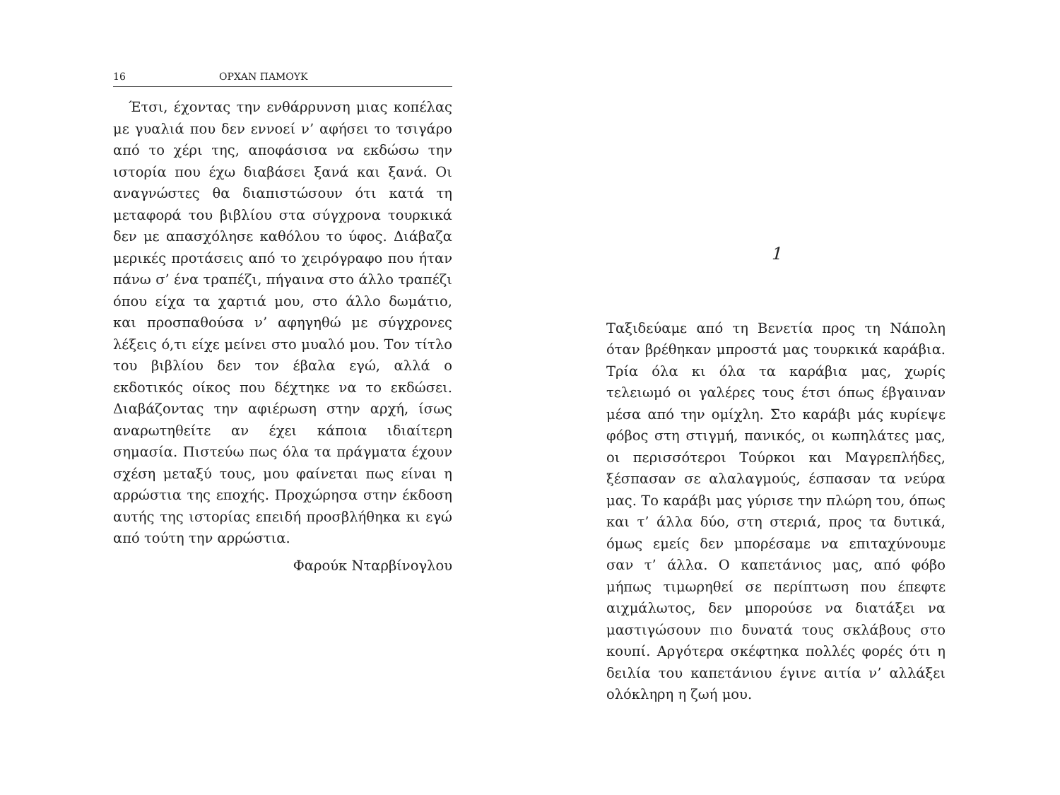16 ΟΡΧΑΝ ΠΑΜΟΥΚ
Έτσι, έχοντας την ενθάρρυνση μιας κοπέλας με γυαλιά που δεν εννοεί ν’ αφήσει το τσιγάρο από το χέρι της, αποφάσισα να εκδώσω την ιστορία που έχω διαβάσει ξανά και ξανά. Οι αναγνώστες θα διαπιστώσουν ότι κατά τη μεταφορά του βιβλίου στα σύγχρονα τουρκικά δεν με απασχόλησε καθόλου το ύφος. Διάβαζα μερικές προτάσεις από το χειρόγραφο που ήταν πάνω σ’ ένα τραπέζι, πήγαινα στο άλλο τραπέζι όπου είχα τα χαρτιά μου, στο άλλο δωμάτιο, και προσπαθούσα ν’ αφηγηθώ με σύγχρονες λέξεις ό,τι είχε μείνει στο μυαλό μου. Τον τίτλο του βιβλίου δεν τον έβαλα εγώ, αλλά ο εκδοτικός οίκος που δέχτηκε να το εκδώσει. Διαβάζοντας την αφιέρωση στην αρχή, ίσως αναρωτηθείτε αν έχει κάποια ιδιαίτερη σημασία. Πιστεύω πως όλα τα πράγματα έχουν σχέση μεταξύ τους, μου φαίνεται πως είναι η αρρώστια της εποχής. Προχώρησα στην έκδοση αυτής της ιστορίας επειδή προσβλήθηκα κι εγώ από τούτη την αρρώστια.
Φαρούκ Νταρβίνογλου
1
Ταξιδεύαμε από τη Βενετία προς τη Νάπολη όταν βρέθηκαν μπροστά μας τουρκικά καράβια. Τρία όλα κι όλα τα καράβια μας, χωρίς τελειωμό οι γαλέρες τους έτσι όπως έβγαιναν μέσα από την ομίχλη. Στο καράβι μάς κυρίεψε φόβος στη στιγμή, πανικός, οι κωπηλάτες μας, οι περισσότεροι Τούρκοι και Μαγρεπλήδες, ξέσπασαν σε αλαλαγμούς, έσπασαν τα νεύρα μας. Το καράβι μας γύρισε την πλώρη του, όπως και τ’ άλλα δύο, στη στεριά, προς τα δυτικά, όμως εμείς δεν μπορέσαμε να επιταχύνουμε σαν τ’ άλλα. Ο καπετάνιος μας, από φόβο μήπως τιμωρηθεί σε περίπτωση που έπεφτε αιχμάλωτος, δεν μπορούσε να διατάξει να μαστιγώσουν πιο δυνατά τους σκλάβους στο κουπί. Αργότερα σκέφτηκα πολλές φορές ότι η δειλία του καπετάνιου έγινε αιτία ν’ αλλάξει ολόκληρη η ζωή μου.